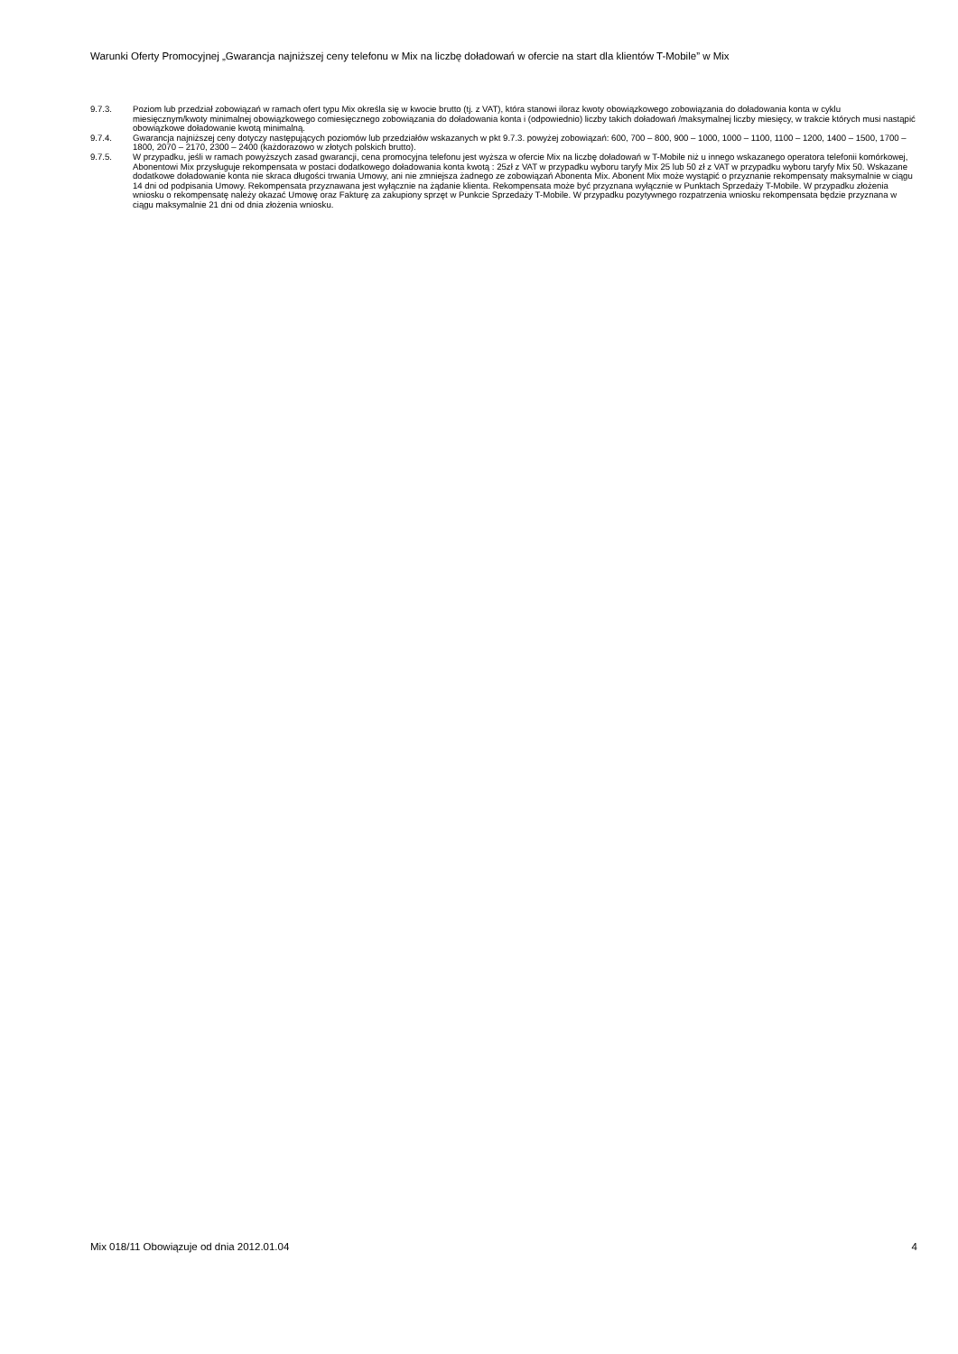Warunki Oferty Promocyjnej „Gwarancja najniższej ceny telefonu w Mix na liczbę doładowań w ofercie na start dla klientów T-Mobile” w Mix
9.7.3. Poziom lub przedział zobowiązań w ramach ofert typu Mix określa się w kwocie brutto (tj. z VAT), która stanowi iloraz kwoty obowiązkowego zobowiązania do doładowania konta w cyklu miesięcznym/kwoty minimalnej obowiązkowego comiesięcznego zobowiązania do doładowania konta i (odpowiednio) liczby takich doładowań /maksymalnej liczby miesięcy, w trakcie których musi nastąpić obowiązkowe doładowanie kwotą minimalną.
9.7.4. Gwarancja najniższej ceny dotyczy następujących poziomów lub przedziałów wskazanych w pkt 9.7.3. powyżej zobowiązań: 600, 700 – 800, 900 – 1000, 1000 – 1100, 1100 – 1200, 1400 – 1500, 1700 – 1800, 2070 – 2170, 2300 – 2400 (każdorazowo w złotych polskich brutto).
9.7.5. W przypadku, jeśli w ramach powyższych zasad gwarancji, cena promocyjna telefonu jest wyższa w ofercie Mix na liczbę doładowań w T-Mobile niż u innego wskazanego operatora telefonii komórkowej, Abonentowi Mix przysługuje rekompensata w postaci dodatkowego doładowania konta kwotą : 25zł z VAT w przypadku wyboru taryfy Mix 25 lub 50 zł z VAT w przypadku wyboru taryfy Mix 50. Wskazane dodatkowe doładowanie konta nie skraca długości trwania Umowy, ani nie zmniejsza żadnego ze zobowiązań Abonenta Mix. Abonent Mix może wystąpić o przyznanie rekompensaty maksymalnie w ciągu 14 dni od podpisania Umowy. Rekompensata przyznawana jest wyłącznie na żądanie klienta. Rekompensata może być przyznana wyłącznie w Punktach Sprzedaży T-Mobile. W przypadku złożenia wniosku o rekompensatę należy okazać Umowę oraz Fakturę za zakupiony sprzęt w Punkcie Sprzedaży T-Mobile. W przypadku pozytywnego rozpatrzenia wniosku rekompensata będzie przyznana w ciągu maksymalnie 21 dni od dnia złożenia wniosku.
Mix 018/11 Obowiązuje od dnia 2012.01.04 4